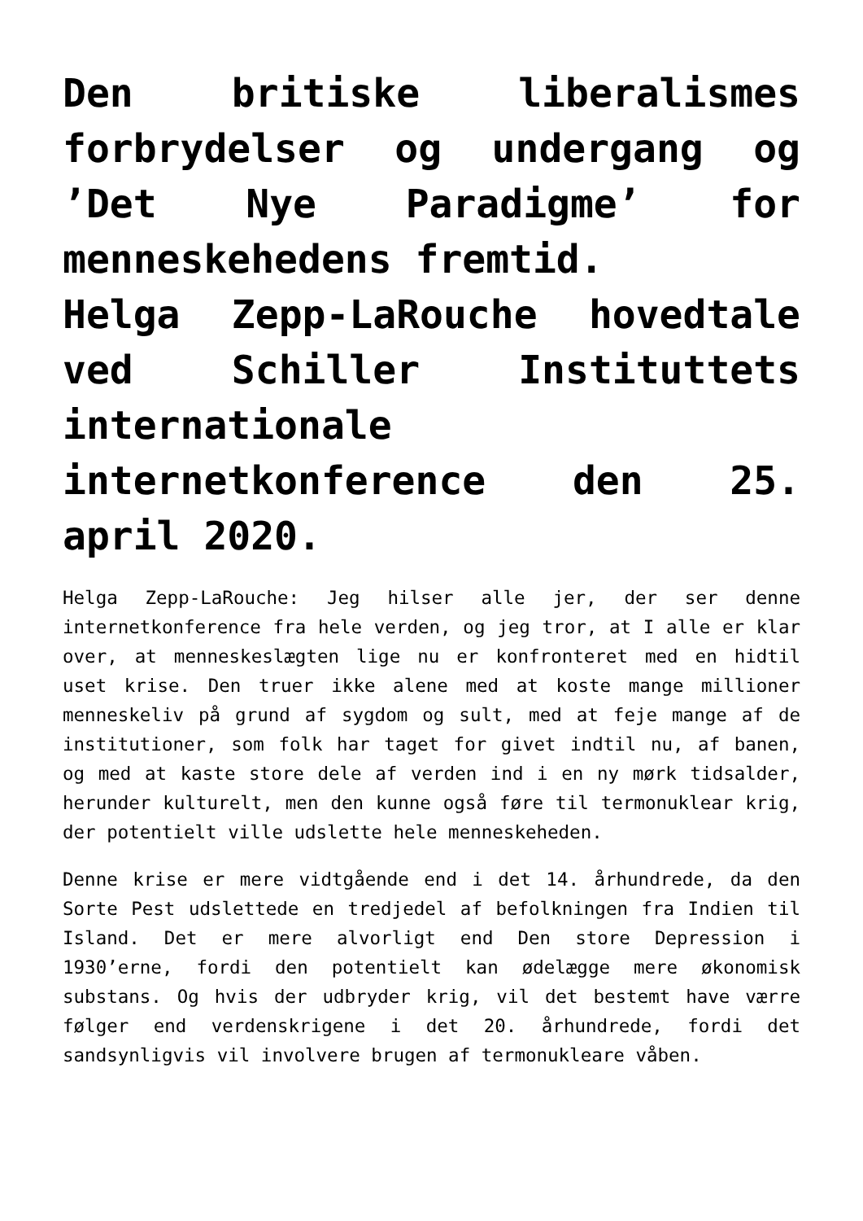Den britiske liberalismes forbrydelser og undergang og ’Det Nye Paradigme’ for menneskehedens fremtid.
Helga Zepp-LaRouche hovedtale ved Schiller Instituttets internationale internetkonference den 25. april 2020.
Helga Zepp-LaRouche: Jeg hilser alle jer, der ser denne internetkonference fra hele verden, og jeg tror, at I alle er klar over, at menneskeslægten lige nu er konfronteret med en hidtil uset krise. Den truer ikke alene med at koste mange millioner menneskeliv på grund af sygdom og sult, med at feje mange af de institutioner, som folk har taget for givet indtil nu, af banen, og med at kaste store dele af verden ind i en ny mørk tidsalder, herunder kulturelt, men den kunne også føre til termonuklear krig, der potentielt ville udslette hele menneskeheden.
Denne krise er mere vidtgående end i det 14. århundrede, da den Sorte Pest udslettede en tredjedel af befolkningen fra Indien til Island. Det er mere alvorligt end Den store Depression i 1930’erne, fordi den potentielt kan ødelægge mere økonomisk substans. Og hvis der udbryder krig, vil det bestemt have værre følger end verdenskrigene i det 20. århundrede, fordi det sandsynligvis vil involvere brugen af termonukleare våben.